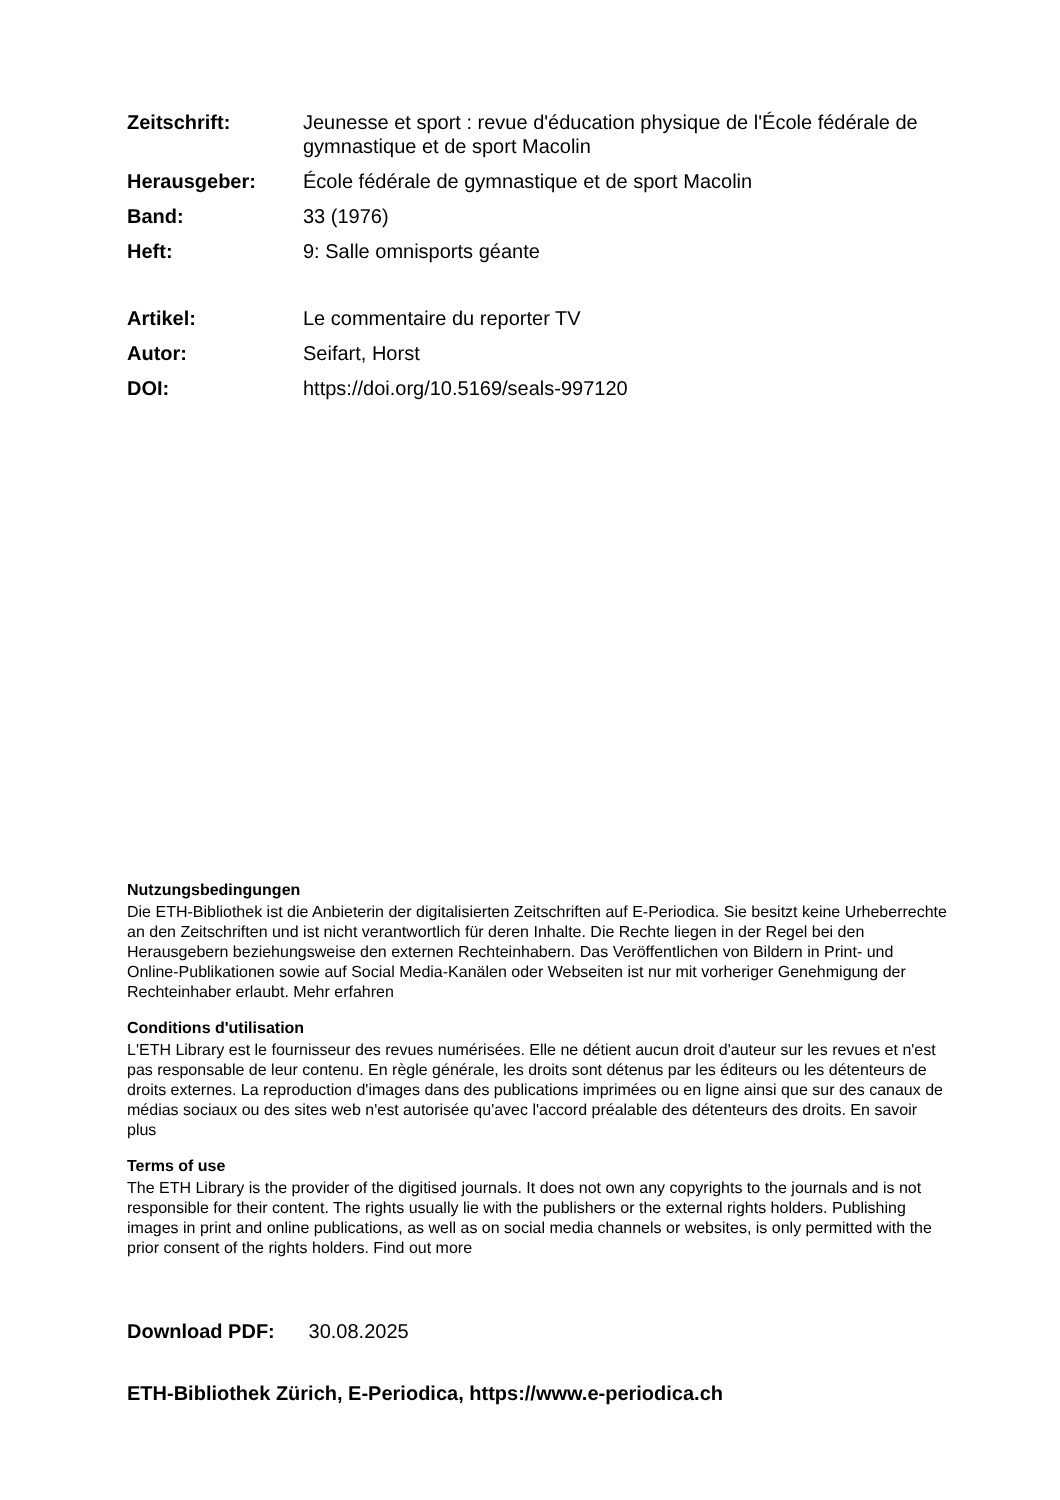Zeitschrift: Jeunesse et sport : revue d'éducation physique de l'École fédérale de gymnastique et de sport Macolin
Herausgeber: École fédérale de gymnastique et de sport Macolin
Band: 33 (1976)
Heft: 9: Salle omnisports géante
Artikel: Le commentaire du reporter TV
Autor: Seifart, Horst
DOI: https://doi.org/10.5169/seals-997120
Nutzungsbedingungen
Die ETH-Bibliothek ist die Anbieterin der digitalisierten Zeitschriften auf E-Periodica. Sie besitzt keine Urheberrechte an den Zeitschriften und ist nicht verantwortlich für deren Inhalte. Die Rechte liegen in der Regel bei den Herausgebern beziehungsweise den externen Rechteinhabern. Das Veröffentlichen von Bildern in Print- und Online-Publikationen sowie auf Social Media-Kanälen oder Webseiten ist nur mit vorheriger Genehmigung der Rechteinhaber erlaubt. Mehr erfahren
Conditions d'utilisation
L'ETH Library est le fournisseur des revues numérisées. Elle ne détient aucun droit d'auteur sur les revues et n'est pas responsable de leur contenu. En règle générale, les droits sont détenus par les éditeurs ou les détenteurs de droits externes. La reproduction d'images dans des publications imprimées ou en ligne ainsi que sur des canaux de médias sociaux ou des sites web n'est autorisée qu'avec l'accord préalable des détenteurs des droits. En savoir plus
Terms of use
The ETH Library is the provider of the digitised journals. It does not own any copyrights to the journals and is not responsible for their content. The rights usually lie with the publishers or the external rights holders. Publishing images in print and online publications, as well as on social media channels or websites, is only permitted with the prior consent of the rights holders. Find out more
Download PDF: 30.08.2025
ETH-Bibliothek Zürich, E-Periodica, https://www.e-periodica.ch